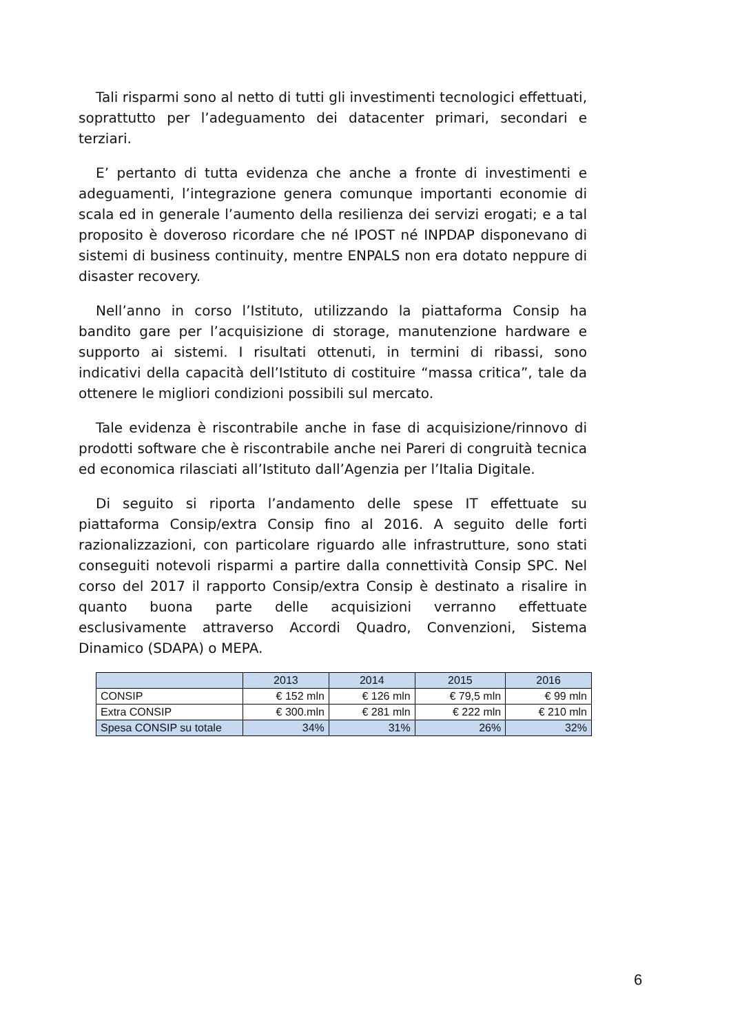Tali risparmi sono al netto di tutti gli investimenti tecnologici effettuati, soprattutto per l’adeguamento dei datacenter primari, secondari e terziari.
E’ pertanto di tutta evidenza che anche a fronte di investimenti e adeguamenti, l’integrazione genera comunque importanti economie di scala ed in generale l’aumento della resilienza dei servizi erogati; e a tal proposito è doveroso ricordare che né IPOST né INPDAP disponevano di sistemi di business continuity, mentre ENPALS non era dotato neppure di disaster recovery.
Nell’anno in corso l’Istituto, utilizzando la piattaforma Consip ha bandito gare per l’acquisizione di storage, manutenzione hardware e supporto ai sistemi. I risultati ottenuti, in termini di ribassi, sono indicativi della capacità dell’Istituto di costituire “massa critica”, tale da ottenere le migliori condizioni possibili sul mercato.
Tale evidenza è riscontrabile anche in fase di acquisizione/rinnovo di prodotti software che è riscontrabile anche nei Pareri di congruità tecnica ed economica rilasciati all’Istituto dall’Agenzia per l’Italia Digitale.
Di seguito si riporta l’andamento delle spese IT effettuate su piattaforma Consip/extra Consip fino al 2016. A seguito delle forti razionalizzazioni, con particolare riguardo alle infrastrutture, sono stati conseguiti notevoli risparmi a partire dalla connettività Consip SPC. Nel corso del 2017 il rapporto Consip/extra Consip è destinato a risalire in quanto buona parte delle acquisizioni verranno effettuate esclusivamente attraverso Accordi Quadro, Convenzioni, Sistema Dinamico (SDAPA) o MEPA.
| | 2013 | 2014 | 2015 | 2016 |
| --- | --- | --- | --- | --- |
| CONSIP | € 152 mln | € 126 mln | € 79,5 mln | € 99 mln |
| Extra CONSIP | € 300.mln | € 281 mln | € 222 mln | € 210 mln |
| Spesa CONSIP su totale | 34% | 31% | 26% | 32% |
6